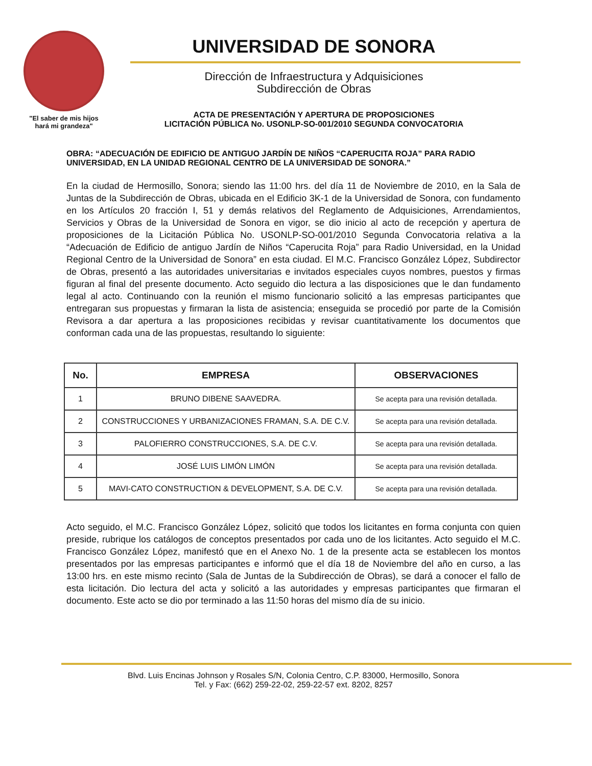"El saber de mis hijos
hará mi grandeza"
UNIVERSIDAD DE SONORA
Dirección de Infraestructura y Adquisiciones
Subdirección de Obras
ACTA DE PRESENTACIÓN Y APERTURA DE PROPOSICIONES
LICITACIÓN PÚBLICA No. USONLP-SO-001/2010 SEGUNDA CONVOCATORIA
OBRA: “ADECUACIÓN DE EDIFICIO DE ANTIGUO JARDÍN DE NIÑOS “CAPERUCITA ROJA” PARA RADIO UNIVERSIDAD, EN LA UNIDAD REGIONAL CENTRO DE LA UNIVERSIDAD DE SONORA.”
En la ciudad de Hermosillo, Sonora; siendo las 11:00 hrs. del día 11 de Noviembre de 2010, en la Sala de Juntas de la Subdirección de Obras, ubicada en el Edificio 3K-1 de la Universidad de Sonora, con fundamento en los Artículos 20 fracción I, 51 y demás relativos del Reglamento de Adquisiciones, Arrendamientos, Servicios y Obras de la Universidad de Sonora en vigor, se dio inicio al acto de recepción y apertura de proposiciones de la Licitación Pública No. USONLP-SO-001/2010 Segunda Convocatoria relativa a la “Adecuación de Edificio de antiguo Jardín de Niños “Caperucita Roja” para Radio Universidad, en la Unidad Regional Centro de la Universidad de Sonora” en esta ciudad. El M.C. Francisco González López, Subdirector de Obras, presentó a las autoridades universitarias e invitados especiales cuyos nombres, puestos y firmas figuran al final del presente documento. Acto seguido dio lectura a las disposiciones que le dan fundamento legal al acto. Continuando con la reunión el mismo funcionario solicitó a las empresas participantes que entregaran sus propuestas y firmaran la lista de asistencia; enseguida se procedió por parte de la Comisión Revisora a dar apertura a las proposiciones recibidas y revisar cuantitativamente los documentos que conforman cada una de las propuestas, resultando lo siguiente:
| No. | EMPRESA | OBSERVACIONES |
| --- | --- | --- |
| 1 | BRUNO DIBENE SAAVEDRA. | Se acepta para una revisión detallada. |
| 2 | CONSTRUCCIONES Y URBANIZACIONES FRAMAN, S.A. DE C.V. | Se acepta para una revisión detallada. |
| 3 | PALOFIERRO CONSTRUCCIONES, S.A. DE C.V. | Se acepta para una revisión detallada. |
| 4 | JOSÉ LUIS LIMÓN LIMÓN | Se acepta para una revisión detallada. |
| 5 | MAVI-CATO CONSTRUCTION & DEVELOPMENT, S.A. DE C.V. | Se acepta para una revisión detallada. |
Acto seguido, el M.C. Francisco González López, solicitó que todos los licitantes en forma conjunta con quien preside, rubrique los catálogos de conceptos presentados por cada uno de los licitantes. Acto seguido el M.C. Francisco González López, manifestó que en el Anexo No. 1 de la presente acta se establecen los montos presentados por las empresas participantes e informó que el día 18 de Noviembre del año en curso, a las 13:00 hrs. en este mismo recinto (Sala de Juntas de la Subdirección de Obras), se dará a conocer el fallo de esta licitación. Dio lectura del acta y solicitó a las autoridades y empresas participantes que firmaran el documento. Este acto se dio por terminado a las 11:50 horas del mismo día de su inicio.
Blvd. Luis Encinas Johnson y Rosales S/N, Colonia Centro, C.P. 83000, Hermosillo, Sonora
Tel. y Fax: (662) 259-22-02, 259-22-57 ext. 8202, 8257